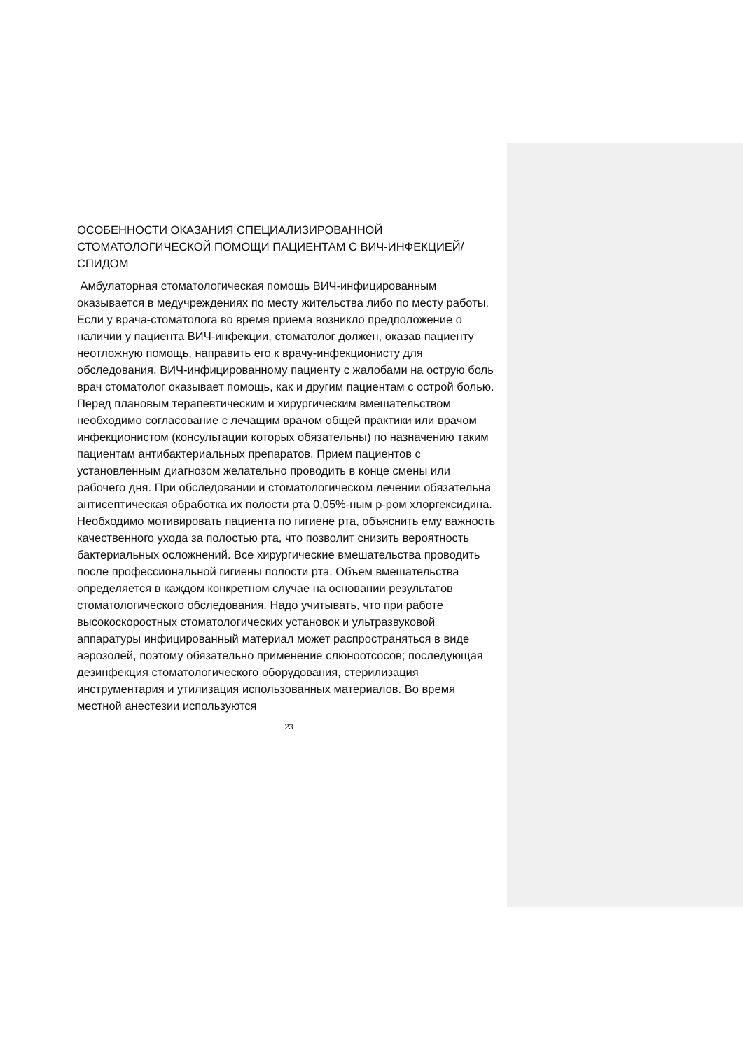ОСОБЕННОСТИ ОКАЗАНИЯ СПЕЦИАЛИЗИРОВАННОЙ СТОМАТОЛОГИЧЕСКОЙ ПОМОЩИ ПАЦИЕНТАМ С ВИЧ-ИНФЕКЦИЕЙ/СПИДОМ
Амбулаторная стоматологическая помощь ВИЧ-инфицированным оказывается в медучреждениях по месту жительства либо по месту работы. Если у врача-стоматолога во время приема возникло предположение о наличии у пациента ВИЧ-инфекции, стоматолог должен, оказав пациенту неотложную помощь, направить его к врачу-инфекционисту для обследования. ВИЧ-инфицированному пациенту с жалобами на острую боль врач стоматолог оказывает помощь, как и другим пациентам с острой болью. Перед плановым терапевтическим и хирургическим вмешательством необходимо согласование с лечащим врачом общей практики или врачом инфекционистом (консультации которых обязательны) по назначению таким пациентам антибактериальных препаратов. Прием пациентов с установленным диагнозом желательно проводить в конце смены или рабочего дня. При обследовании и стоматологическом лечении обязательна антисептическая обработка их полости рта 0,05%-ным р-ром хлоргексидина. Необходимо мотивировать пациента по гигиене рта, объяснить ему важность качественного ухода за полостью рта, что позволит снизить вероятность бактериальных осложнений. Все хирургические вмешательства проводить после профессиональной гигиены полости рта. Объем вмешательства определяется в каждом конкретном случае на основании результатов стоматологического обследования. Надо учитывать, что при работе высокоскоростных стоматологических установок и ультразвуковой аппаратуры инфицированный материал может распространяться в виде аэрозолей, поэтому обязательно применение слюноотсосов; последующая дезинфекция стоматологического оборудования, стерилизация инструментария и утилизация использованных материалов. Во время местной анестезии используются
23